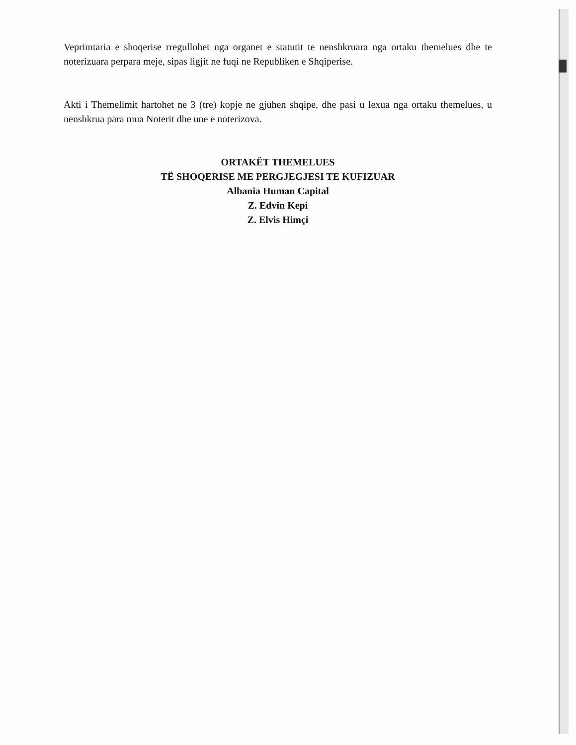Veprimtaria e shoqerise rregullohet nga organet e statutit te nenshkruara nga ortaku themelues dhe te noterizuara perpara meje, sipas ligjit ne fuqi ne Republiken e Shqiperise.
Akti i Themelimit hartohet ne 3 (tre) kopje ne gjuhen shqipe, dhe pasi u lexua nga ortaku themelues, u nenshkrua para mua Noterit dhe une e noterizova.
ORTAKËT THEMELUES
TË SHOQERISE ME PERGJEGJESI TE KUFIZUAR
Albania Human Capital
Z. Edvin Kepi
Z. Elvis Himçi